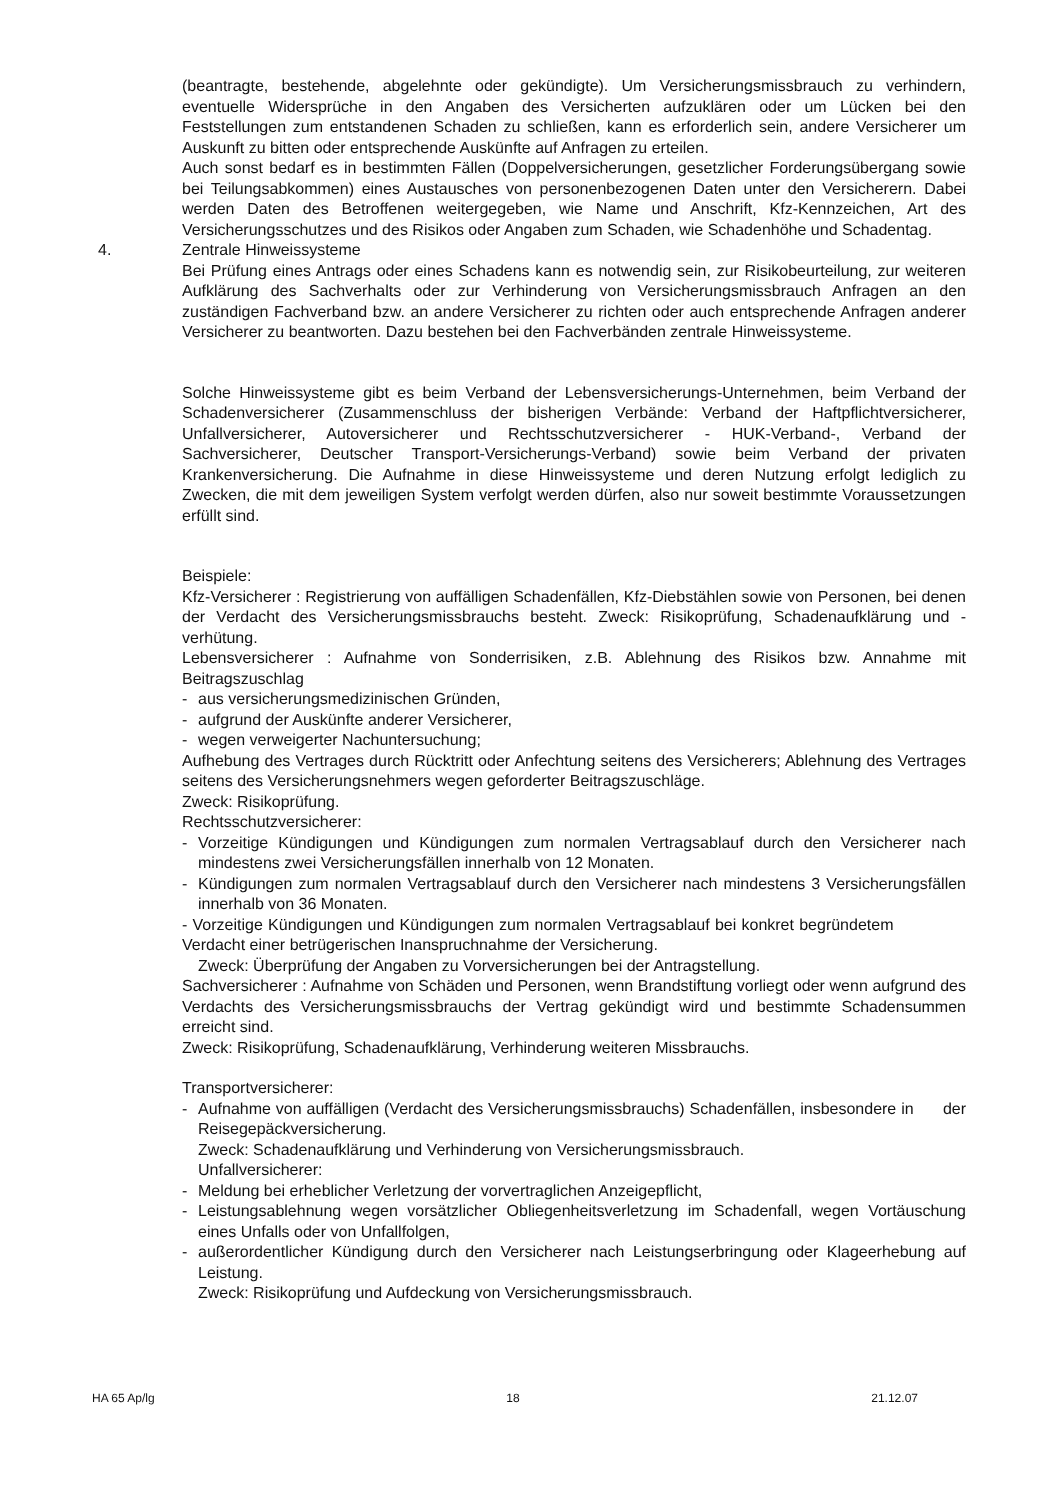(beantragte, bestehende, abgelehnte oder gekündigte). Um Versicherungsmissbrauch zu verhindern, eventuelle Widersprüche in den Angaben des Versicherten aufzuklären oder um Lücken bei den Feststellungen zum entstandenen Schaden zu schließen, kann es erforderlich sein, andere Versicherer um Auskunft zu bitten oder entsprechende Auskünfte auf Anfragen zu erteilen.
Auch sonst bedarf es in bestimmten Fällen (Doppelversicherungen, gesetzlicher Forderungsübergang sowie bei Teilungsabkommen) eines Austausches von personenbezogenen Daten unter den Versicherern. Dabei werden Daten des Betroffenen weitergegeben, wie Name und Anschrift, Kfz-Kennzeichen, Art des Versicherungsschutzes und des Risikos oder Angaben zum Schaden, wie Schadenhöhe und Schadentag.
4. Zentrale Hinweissysteme
Bei Prüfung eines Antrags oder eines Schadens kann es notwendig sein, zur Risikobeurteilung, zur weiteren Aufklärung des Sachverhalts oder zur Verhinderung von Versicherungsmissbrauch Anfragen an den zuständigen Fachverband bzw. an andere Versicherer zu richten oder auch entsprechende Anfragen anderer Versicherer zu beantworten. Dazu bestehen bei den Fachverbänden zentrale Hinweissysteme.
Solche Hinweissysteme gibt es beim Verband der Lebensversicherungs-Unternehmen, beim Verband der Schadenversicherer (Zusammenschluss der bisherigen Verbände: Verband der Haftpflichtversicherer, Unfallversicherer, Autoversicherer und Rechtsschutzversicherer - HUK-Verband-, Verband der Sachversicherer, Deutscher Transport-Versicherungs-Verband) sowie beim Verband der privaten Krankenversicherung. Die Aufnahme in diese Hinweissysteme und deren Nutzung erfolgt lediglich zu Zwecken, die mit dem jeweiligen System verfolgt werden dürfen, also nur soweit bestimmte Voraussetzungen erfüllt sind.
Beispiele:
Kfz-Versicherer : Registrierung von auffälligen Schadenfällen, Kfz-Diebstählen sowie von Personen, bei denen der Verdacht des Versicherungsmissbrauchs besteht. Zweck: Risikoprüfung, Schadenaufklärung und -verhütung.
Lebensversicherer : Aufnahme von Sonderrisiken, z.B. Ablehnung des Risikos bzw. Annahme mit Beitragszuschlag
- aus versicherungsmedizinischen Gründen,
- aufgrund der Auskünfte anderer Versicherer,
- wegen verweigerter Nachuntersuchung;
Aufhebung des Vertrages durch Rücktritt oder Anfechtung seitens des Versicherers; Ablehnung des Vertrages seitens des Versicherungsnehmers wegen geforderter Beitragszuschläge.
Zweck: Risikoprüfung.
Rechtsschutzversicherer:
- Vorzeitige Kündigungen und Kündigungen zum normalen Vertragsablauf durch den Versicherer nach mindestens zwei Versicherungsfällen innerhalb von 12 Monaten.
- Kündigungen zum normalen Vertragsablauf durch den Versicherer nach mindestens 3 Versicherungsfällen innerhalb von 36 Monaten.
- Vorzeitige Kündigungen und Kündigungen zum normalen Vertragsablauf bei konkret begründetem Verdacht einer betrügerischen Inanspruchnahme der Versicherung.
Zweck: Überprüfung der Angaben zu Vorversicherungen bei der Antragstellung.
Sachversicherer : Aufnahme von Schäden und Personen, wenn Brandstiftung vorliegt oder wenn aufgrund des Verdachts des Versicherungsmissbrauchs der Vertrag gekündigt wird und bestimmte Schadensummen erreicht sind.
Zweck: Risikoprüfung, Schadenaufklärung, Verhinderung weiteren Missbrauchs.
Transportversicherer:
- Aufnahme von auffälligen (Verdacht des Versicherungsmissbrauchs) Schadenfällen, insbesondere in der Reisegepäckversicherung.
Zweck: Schadenaufklärung und Verhinderung von Versicherungsmissbrauch.
Unfallversicherer:
- Meldung bei erheblicher Verletzung der vorvertraglichen Anzeigepflicht,
- Leistungsablehnung wegen vorsätzlicher Obliegenheitsverletzung im Schadenfall, wegen Vortäuschung eines Unfalls oder von Unfallfolgen,
- außerordentlicher Kündigung durch den Versicherer nach Leistungserbringung oder Klageerhebung auf Leistung.
Zweck: Risikoprüfung und Aufdeckung von Versicherungsmissbrauch.
HA 65 Ap/lg 18 21.12.07